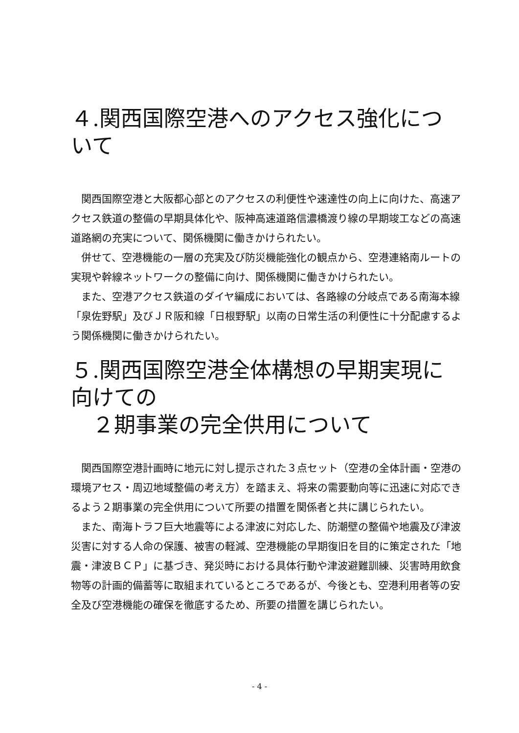４.関西国際空港へのアクセス強化について
関西国際空港と大阪都心部とのアクセスの利便性や速達性の向上に向けた、高速アクセス鉄道の整備の早期具体化や、阪神高速道路信濃橋渡り線の早期竣工などの高速道路網の充実について、関係機関に働きかけられたい。
併せて、空港機能の一層の充実及び防災機能強化の観点から、空港連絡南ルートの実現や幹線ネットワークの整備に向け、関係機関に働きかけられたい。
また、空港アクセス鉄道のダイヤ編成においては、各路線の分岐点である南海本線「泉佐野駅」及びＪＲ阪和線「日根野駅」以南の日常生活の利便性に十分配慮するよう関係機関に働きかけられたい。
５.関西国際空港全体構想の早期実現に向けての
 ２期事業の完全供用について
関西国際空港計画時に地元に対し提示された３点セット（空港の全体計画・空港の環境アセス・周辺地域整備の考え方）を踏まえ、将来の需要動向等に迅速に対応できるよう２期事業の完全供用について所要の措置を関係者と共に講じられたい。
また、南海トラフ巨大地震等による津波に対応した、防潮壁の整備や地震及び津波災害に対する人命の保護、被害の軽減、空港機能の早期復旧を目的に策定された「地震・津波ＢＣＰ」に基づき、発災時における具体行動や津波避難訓練、災害時用飲食物等の計画的備蓄等に取組まれているところであるが、今後とも、空港利用者等の安全及び空港機能の確保を徹底するため、所要の措置を講じられたい。
- 4 -